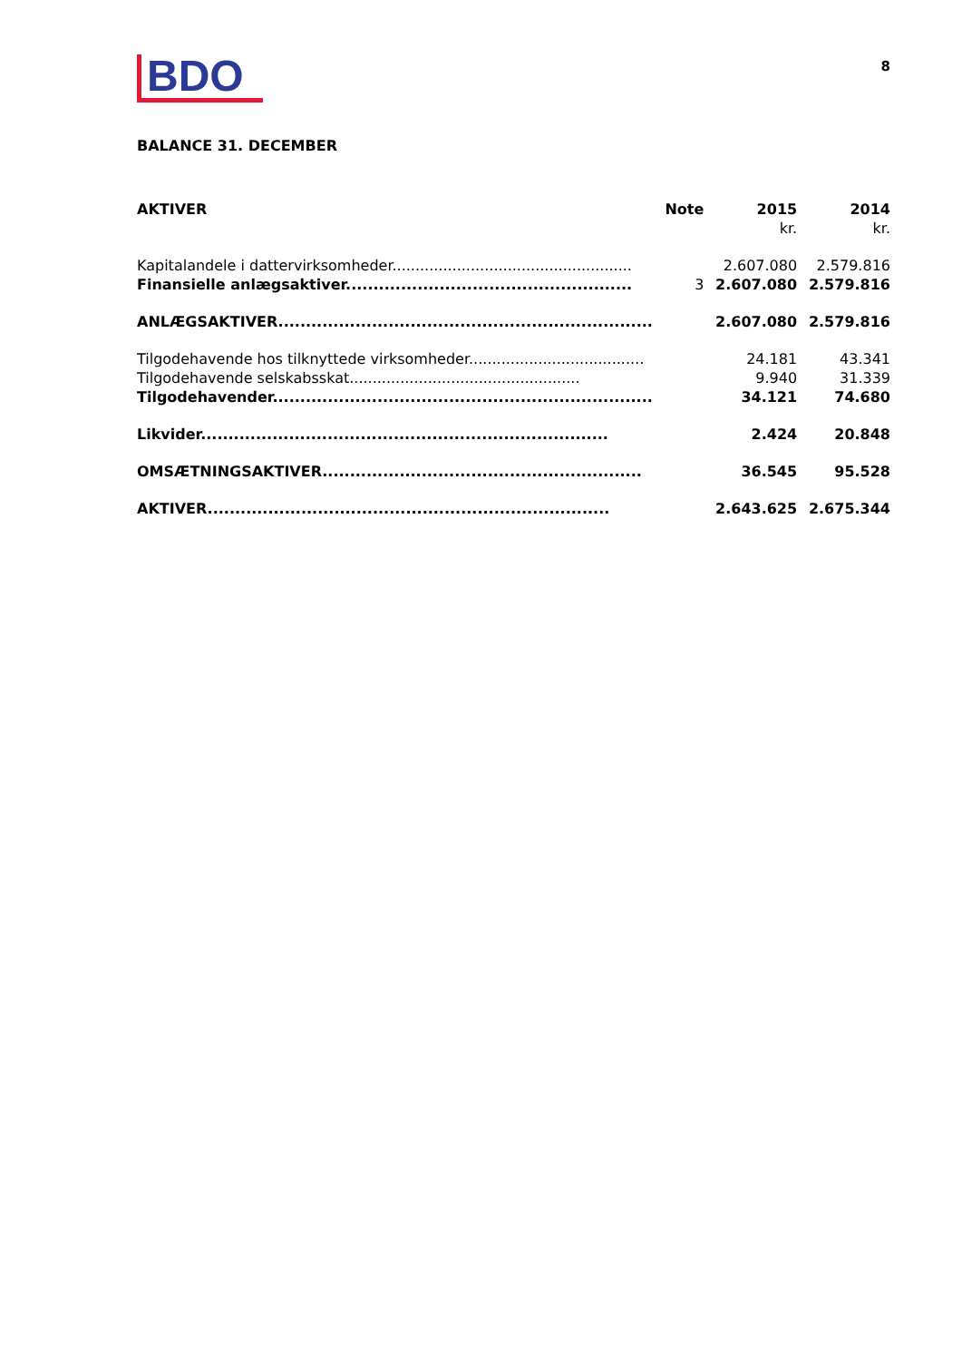BDO
8
BALANCE 31. DECEMBER
| AKTIVER | Note | 2015 | 2014 |
| --- | --- | --- | --- |
| | | kr. | kr. |
| Kapitalandele i dattervirksomheder.................................................... | | 2.607.080 | 2.579.816 |
| Finansielle anlægsaktiver.................................................... | 3 | 2.607.080 | 2.579.816 |
| ANLÆGSAKTIVER.................................................................... | | 2.607.080 | 2.579.816 |
| Tilgodehavende hos tilknyttede virksomheder...................................... | | 24.181 | 43.341 |
| Tilgodehavende selskabsskat.................................................. | | 9.940 | 31.339 |
| Tilgodehavender..................................................................... | | 34.121 | 74.680 |
| Likvider.......................................................................... | | 2.424 | 20.848 |
| OMSÆTNINGSAKTIVER.......................................................... | | 36.545 | 95.528 |
| AKTIVER......................................................................... | | 2.643.625 | 2.675.344 |